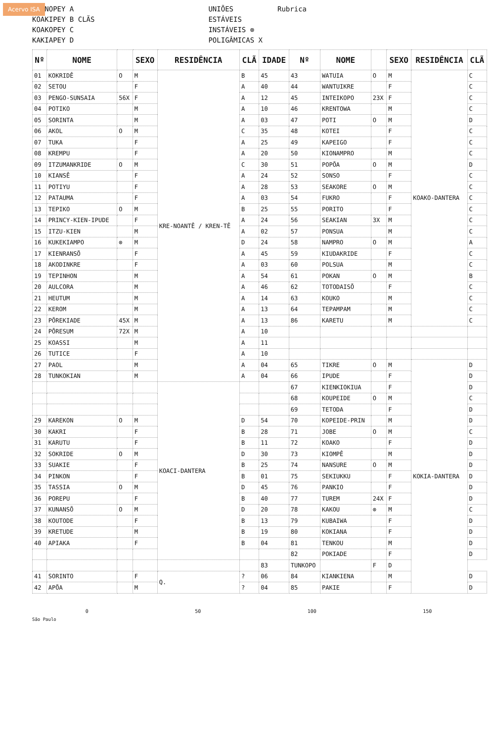Acervo ISA
KRENOPEY A
KOAKIPEY B CLÃS
KOAKOPEY C
KAKIAPEY D
UNIÕES
ESTÁVEIS
INSTÁVEIS ⊗
POLIGÂMICAS X
Rubrica
| Nº | NOME | | SEXO | RESIDÊNCIA | CLÃ | IDADE | Nº | NOME | | SEXO | RESIDÊNCIA | CLÃ |
| --- | --- | --- | --- | --- | --- | --- | --- | --- | --- | --- | --- | --- |
| 01 | KOKRIDÊ | O | M | KRE-NOANTÊ / KREN-TÊ | B | 45 | 43 | WATUIA | O | M | KOAKO-DANTERA | C |
| 02 | SETOU | | F | | A | 40 | 44 | WANTUIKRE | | F | | C |
| 03 | PENGO-SUNSAIA | 56X | F | | A | 12 | 45 | INTEIKOPO | 23X | F | | C |
| 04 | POTIKO | | M | | A | 10 | 46 | KRENTOWA | | M | | C |
| 05 | SORINTA | | M | | A | 03 | 47 | POTI | O | M | | D |
| 06 | AKOL | O | M | | C | 35 | 48 | KOTEI | | F | | C |
| 07 | TUKA | | F | | A | 25 | 49 | KAPEIGO | | F | | C |
| 08 | KREMPU | | F | | A | 20 | 50 | KIONAMPRO | | M | | C |
| 09 | ITZUMANKRIDE | O | M | | C | 30 | 51 | POPÕA | O | M | | D |
| 10 | KIANSÊ | | F | | A | 24 | 52 | SONSO | | F | | C |
| 11 | POTIYU | | F | | A | 28 | 53 | SEAKORE | O | M | | C |
| 12 | PATAUMA | | F | | A | 03 | 54 | FUKRO | | F | | C |
| 13 | TEPIKO | O | M | | B | 25 | 55 | PORITO | | F | | C |
| 14 | PRINCY-KIEN-IPUDE | | F | | A | 24 | 56 | SEAKIAN | 3X | M | | C |
| 15 | ITZU-KIEN | | M | | A | 02 | 57 | PONSUA | | M | | C |
| 16 | KUKEKIAMPO | ⊗ | M | | D | 24 | 58 | NAMPRO | O | M | | A |
| 17 | KIENRANSÕ | | F | | A | 45 | 59 | KIUDAKRIDE | | F | | C |
| 18 | AKODINKRE | | F | | A | 03 | 60 | POLSUA | | M | | C |
| 19 | TEPINHON | | M | | A | 54 | 61 | POKAN | O | M | | B |
| 20 | AULCORA | | M | | A | 46 | 62 | TOTODAISÕ | | F | | C |
| 21 | HEUTUM | | M | | A | 14 | 63 | KOUKO | | M | | C |
| 22 | KEROM | | M | | A | 13 | 64 | TEPAMPAM | | M | | C |
| 23 | PÕREKIADE | 45X | M | | A | 13 | 86 | KARETU | | M | | C |
| 24 | PÕRESUM | 72X | M | | A | 10 | | | | | | |
| 25 | KOASSI | | M | | A | 11 | | | | | | |
| 26 | TUTICE | | F | | A | 10 | | | | | | |
| 27 | PAOL | | M | | A | 04 | 65 | TIKRE | O | M | KOKIA-DANTERA | D |
| 28 | TUNKOKIAN | | M | | A | 04 | 66 | IPUDE | | F | | D |
| | | | | KOACI-DANTERA | | | 67 | KIENKIOKIUA | | F | | D |
| | | | | | | | 68 | KOUPEIDE | O | M | | C |
| | | | | | | | 69 | TETODA | | F | | D |
| 29 | KAREKON | O | M | | D | 54 | 70 | KOPEIDE-PRIN | | M | | D |
| 30 | KAKRI | | F | | B | 28 | 71 | JOBE | O | M | | C |
| 31 | KARUTU | | F | | B | 11 | 72 | KOAKO | | F | | D |
| 32 | SOKRIDE | O | M | | D | 30 | 73 | KIOMPÊ | | M | | D |
| 33 | SUAKIE | | F | | B | 25 | 74 | NANSURE | O | M | | D |
| 34 | PINKON | | F | | B | 01 | 75 | SEKIUKKU | | F | | D |
| 35 | TASSIA | O | M | | D | 45 | 76 | PANKIO | | F | | D |
| 36 | POREPU | | F | | B | 40 | 77 | TUREM | 24X | F | | D |
| 37 | KUNANSÕ | O | M | | D | 20 | 78 | KAKOU | ⊗ | M | | C |
| 38 | KOUTODE | | F | | B | 13 | 79 | KUBAIWA | | F | | D |
| 39 | KRETUDE | | M | | B | 19 | 80 | KOKIANA | | F | | D |
| 40 | APIAKA | | F | | B | 04 | 81 | TENKOU | | M | | D |
| | | | | | | | 82 | POKIADE | | F | | D |
| | | | | | | 83 | TUNKOPO | | F | D | | |
| 41 | SORINTO | | F | Q. | ? | 06 | 84 | KIANKIENA | | M | | D |
| 42 | APÕA | | M | | ? | 04 | 85 | PAKIE | | F | | D |
0 50 100 150
São Paulo